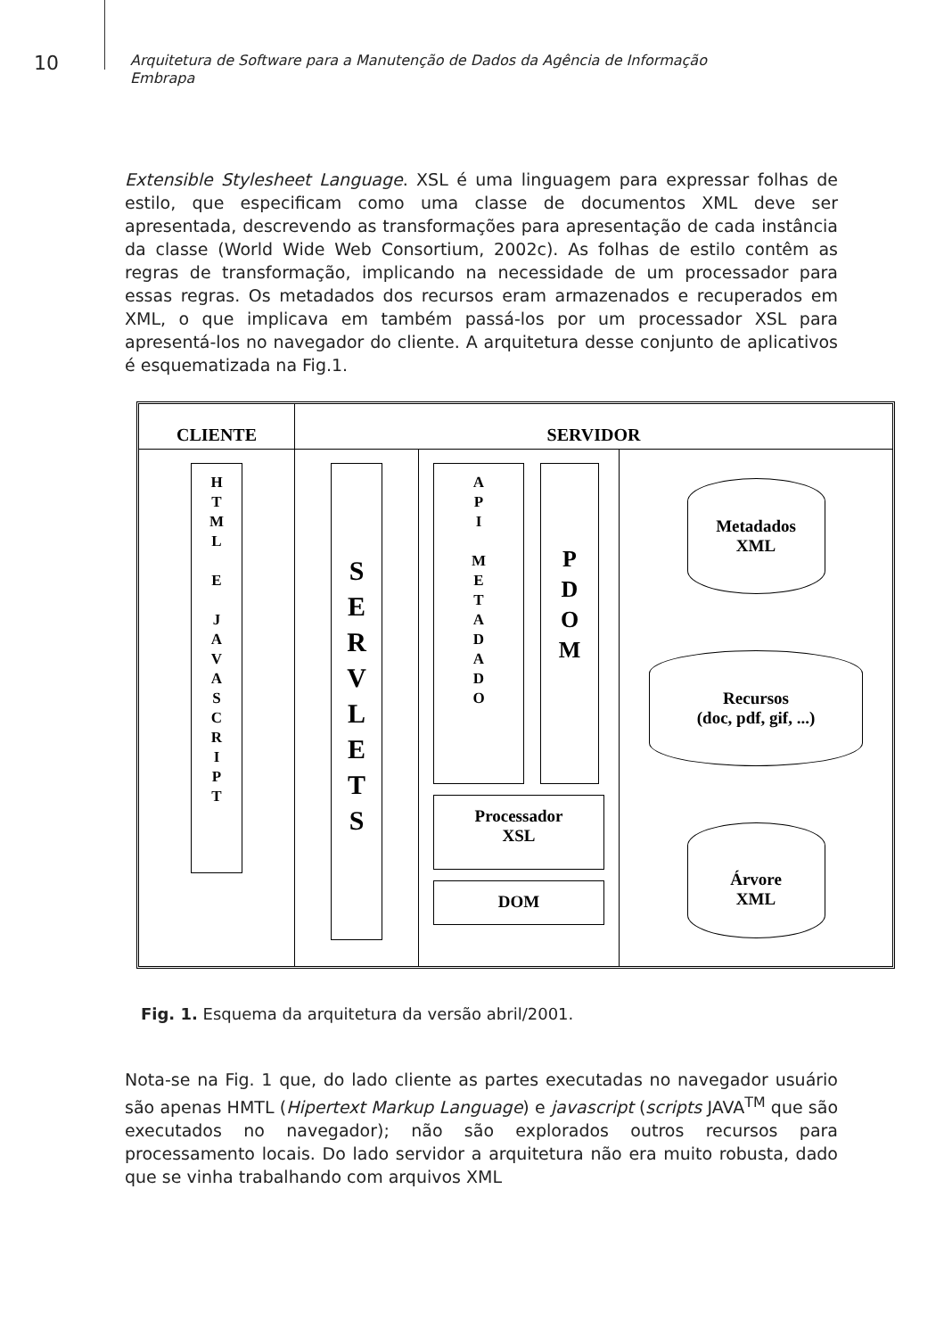10
Arquitetura de Software para a Manutenção de Dados da Agência de Informação
Embrapa
Extensible Stylesheet Language. XSL é uma linguagem para expressar folhas de estilo, que especificam como uma classe de documentos XML deve ser apresentada, descrevendo as transformações para apresentação de cada instância da classe (World Wide Web Consortium, 2002c). As folhas de estilo contêm as regras de transformação, implicando na necessidade de um processador para essas regras. Os metadados dos recursos eram armazenados e recuperados em XML, o que implicava em também passá-los por um processador XSL para apresentá-los no navegador do cliente. A arquitetura desse conjunto de aplicativos é esquematizada na Fig.1.
CLIENTE SERVIDOR
H
T
M
L
E
J
A
V
A
S
C
R
I
P
T
S
E
R
V
L
E
T
S
A
P
I
M
E
T
A
D
A
D
O
P
D
O
M
Processador
XSL
DOM
Metadados
XML
Recursos
(doc, pdf, gif, ...)
Árvore
XML
Fig. 1. Esquema da arquitetura da versão abril/2001.
Nota-se na Fig. 1 que, do lado cliente as partes executadas no navegador usuário são apenas HMTL (Hipertext Markup Language) e javascript (scripts JAVA<sup>TM</sup> que são executados no navegador); não são explorados outros recursos para processamento locais. Do lado servidor a arquitetura não era muito robusta, dado que se vinha trabalhando com arquivos XML